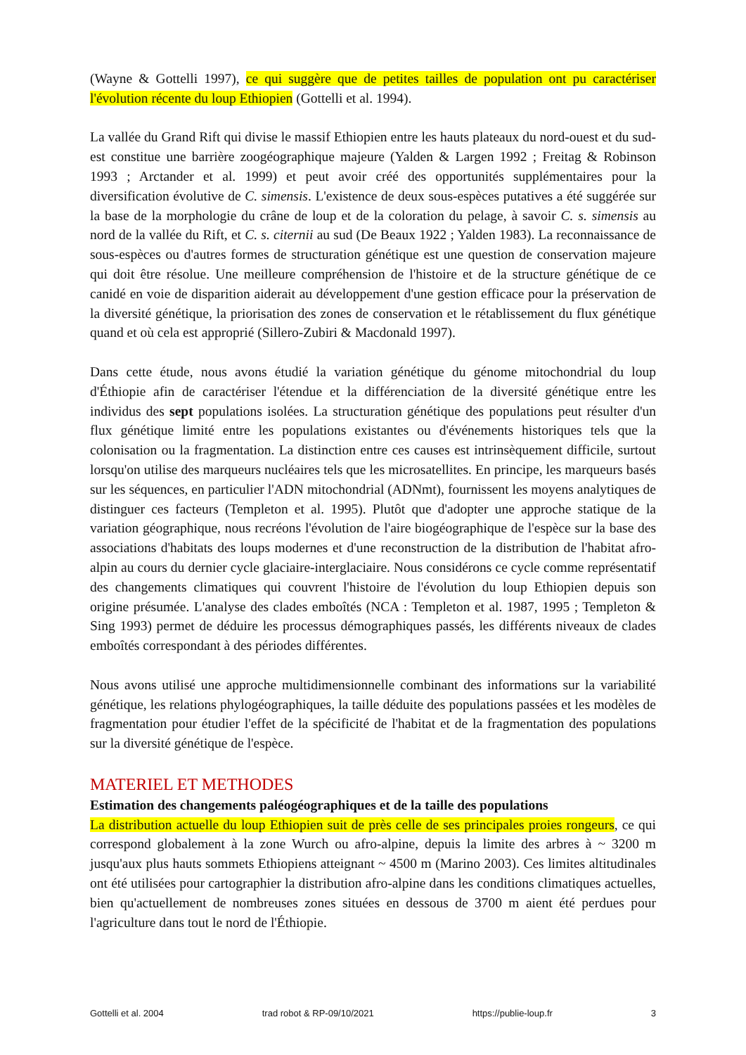(Wayne & Gottelli 1997), ce qui suggère que de petites tailles de population ont pu caractériser l'évolution récente du loup Ethiopien (Gottelli et al. 1994).
La vallée du Grand Rift qui divise le massif Ethiopien entre les hauts plateaux du nord-ouest et du sud-est constitue une barrière zoogéographique majeure (Yalden & Largen 1992 ; Freitag & Robinson 1993 ; Arctander et al. 1999) et peut avoir créé des opportunités supplémentaires pour la diversification évolutive de C. simensis. L'existence de deux sous-espèces putatives a été suggérée sur la base de la morphologie du crâne de loup et de la coloration du pelage, à savoir C. s. simensis au nord de la vallée du Rift, et C. s. citernii au sud (De Beaux 1922 ; Yalden 1983). La reconnaissance de sous-espèces ou d'autres formes de structuration génétique est une question de conservation majeure qui doit être résolue. Une meilleure compréhension de l'histoire et de la structure génétique de ce canidé en voie de disparition aiderait au développement d'une gestion efficace pour la préservation de la diversité génétique, la priorisation des zones de conservation et le rétablissement du flux génétique quand et où cela est approprié (Sillero-Zubiri & Macdonald 1997).
Dans cette étude, nous avons étudié la variation génétique du génome mitochondrial du loup d'Éthiopie afin de caractériser l'étendue et la différenciation de la diversité génétique entre les individus des sept populations isolées. La structuration génétique des populations peut résulter d'un flux génétique limité entre les populations existantes ou d'événements historiques tels que la colonisation ou la fragmentation. La distinction entre ces causes est intrinsèquement difficile, surtout lorsqu'on utilise des marqueurs nucléaires tels que les microsatellites. En principe, les marqueurs basés sur les séquences, en particulier l'ADN mitochondrial (ADNmt), fournissent les moyens analytiques de distinguer ces facteurs (Templeton et al. 1995). Plutôt que d'adopter une approche statique de la variation géographique, nous recréons l'évolution de l'aire biogéographique de l'espèce sur la base des associations d'habitats des loups modernes et d'une reconstruction de la distribution de l'habitat afro-alpin au cours du dernier cycle glaciaire-interglaciaire. Nous considérons ce cycle comme représentatif des changements climatiques qui couvrent l'histoire de l'évolution du loup Ethiopien depuis son origine présumée. L'analyse des clades emboîtés (NCA : Templeton et al. 1987, 1995 ; Templeton & Sing 1993) permet de déduire les processus démographiques passés, les différents niveaux de clades emboîtés correspondant à des périodes différentes.
Nous avons utilisé une approche multidimensionnelle combinant des informations sur la variabilité génétique, les relations phylogéographiques, la taille déduite des populations passées et les modèles de fragmentation pour étudier l'effet de la spécificité de l'habitat et de la fragmentation des populations sur la diversité génétique de l'espèce.
MATERIEL ET METHODES
Estimation des changements paléogéographiques et de la taille des populations
La distribution actuelle du loup Ethiopien suit de près celle de ses principales proies rongeurs, ce qui correspond globalement à la zone Wurch ou afro-alpine, depuis la limite des arbres à ~ 3200 m jusqu'aux plus hauts sommets Ethiopiens atteignant ~ 4500 m (Marino 2003). Ces limites altitudinales ont été utilisées pour cartographier la distribution afro-alpine dans les conditions climatiques actuelles, bien qu'actuellement de nombreuses zones situées en dessous de 3700 m aient été perdues pour l'agriculture dans tout le nord de l'Éthiopie.
Gottelli et al. 2004 trad robot & RP-09/10/2021 https://publie-loup.fr 3